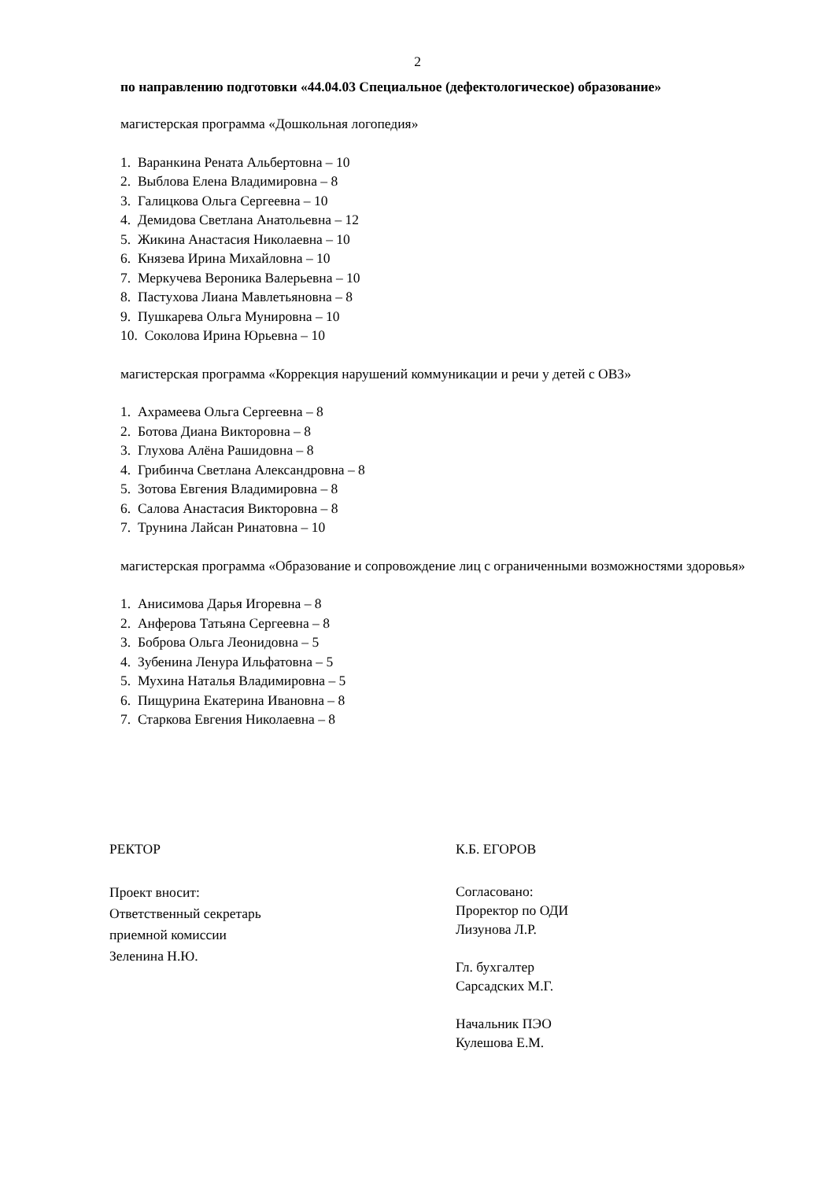2
по направлению подготовки «44.04.03 Специальное (дефектологическое) образование»
магистерская программа «Дошкольная логопедия»
1. Варанкина Рената Альбертовна – 10
2. Выблова Елена Владимировна – 8
3. Галицкова Ольга Сергеевна – 10
4. Демидова Светлана Анатольевна – 12
5. Жикина Анастасия Николаевна – 10
6. Князева Ирина Михайловна – 10
7. Меркучева Вероника Валерьевна – 10
8. Пастухова Лиана Мавлетьяновна – 8
9. Пушкарева Ольга Мунировна – 10
10. Соколова Ирина Юрьевна – 10
магистерская программа «Коррекция нарушений коммуникации и речи у детей с ОВЗ»
1. Ахрамеева Ольга Сергеевна – 8
2. Ботова Диана Викторовна – 8
3. Глухова Алёна Рашидовна – 8
4. Грибинча Светлана Александровна – 8
5. Зотова Евгения Владимировна – 8
6. Салова Анастасия Викторовна – 8
7. Трунина Лайсан Ринатовна – 10
магистерская программа «Образование и сопровождение лиц с ограниченными возможностями здоровья»
1. Анисимова Дарья Игоревна – 8
2. Анферова Татьяна Сергеевна – 8
3. Боброва Ольга Леонидовна – 5
4. Зубенина Ленура Ильфатовна – 5
5. Мухина Наталья Владимировна – 5
6. Пищурина Екатерина Ивановна – 8
7. Старкова Евгения Николаевна – 8
РЕКТОР К.Б. ЕГОРОВ
Проект вносит:
Ответственный секретарь
приемной комиссии
Зеленина Н.Ю.
Согласовано:
Проректор по ОДИ
Лизунова Л.Р.
Гл. бухгалтер
Сарсадских М.Г.
Начальник ПЭО
Кулешова Е.М.